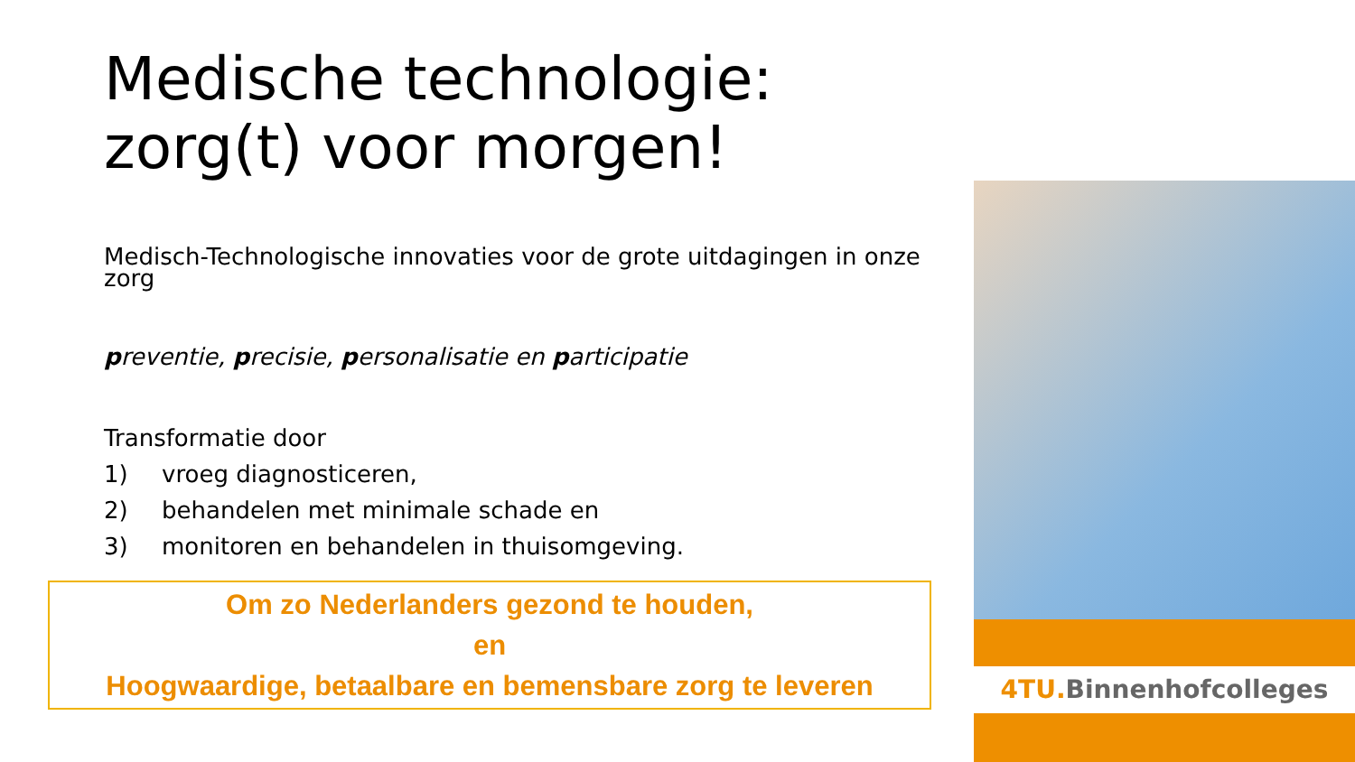Medische technologie:
zorg(t) voor morgen!
Medisch-Technologische innovaties voor de grote uitdagingen in onze zorg
preventie, precisie, personalisatie en participatie
Transformatie door
1) vroeg diagnosticeren,
2) behandelen met minimale schade en
3) monitoren en behandelen in thuisomgeving.
Om zo Nederlanders gezond te houden,
en
Hoogwaardige, betaalbare en bemensbare zorg te leveren
4TU. Binnenhofcolleges